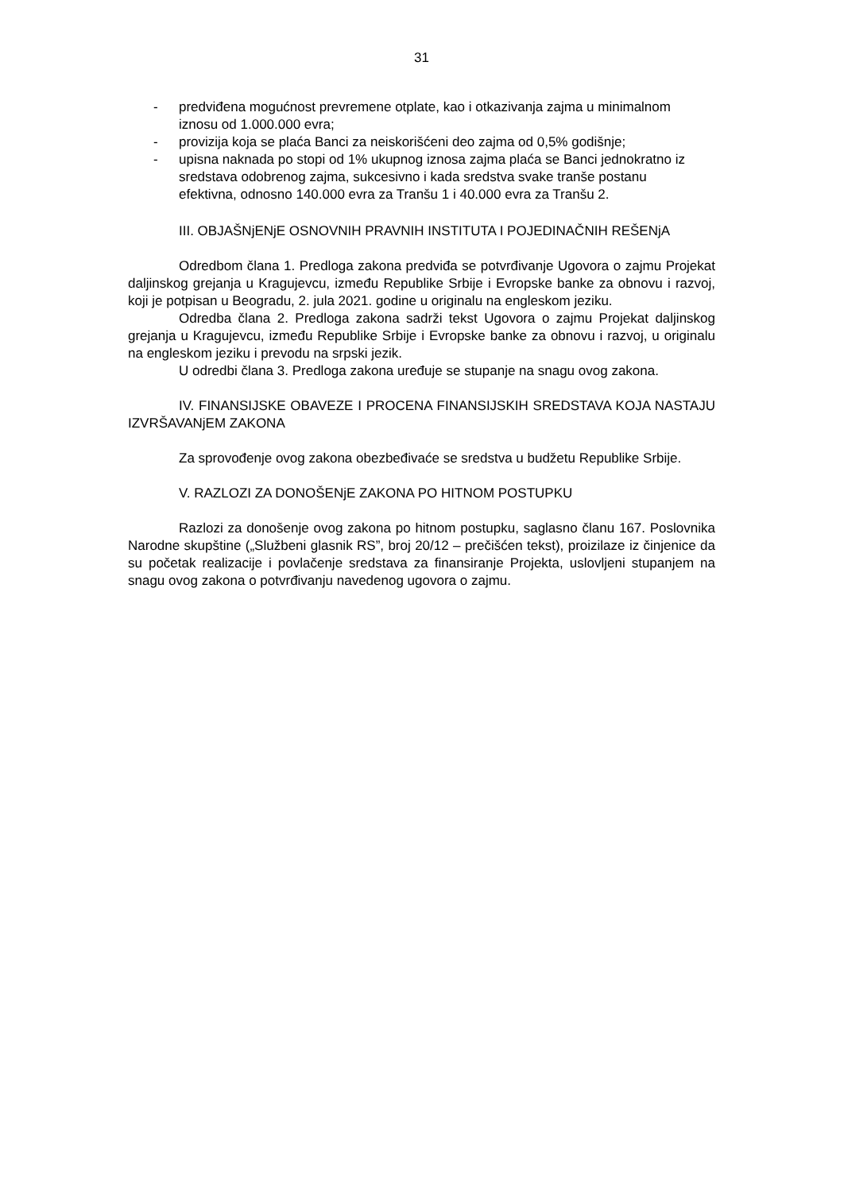31
- predviđena mogućnost prevremene otplate, kao i otkazivanja zajma u minimalnom iznosu od 1.000.000 evra;
- provizija koja se plaća Banci za neiskorišćeni deo zajma od 0,5% godišnje;
- upisna naknada po stopi od 1% ukupnog iznosa zajma plaća se Banci jednokratno iz sredstava odobrenog zajma, sukcesivno i kada sredstva svake tranše postanu efektivna, odnosno 140.000 evra za Tranšu 1 i 40.000 evra za Tranšu 2.
III. OBJAŠNjENjE OSNOVNIH PRAVNIH INSTITUTA I POJEDINAČNIH REŠENjA
Odredbom člana 1. Predloga zakona predviđa se potvrđivanje Ugovora o zajmu Projekat daljinskog grejanja u Kragujevcu, između Republike Srbije i Evropske banke za obnovu i razvoj, koji je potpisan u Beogradu, 2. jula 2021. godine u originalu na engleskom jeziku.
Odredba člana 2. Predloga zakona sadrži tekst Ugovora o zajmu Projekat daljinskog grejanja u Kragujevcu, između Republike Srbije i Evropske banke za obnovu i razvoj, u originalu na engleskom jeziku i prevodu na srpski jezik.
U odredbi člana 3. Predloga zakona uređuje se stupanje na snagu ovog zakona.
IV. FINANSIJSKE OBAVEZE I PROCENA FINANSIJSKIH SREDSTAVA KOJA NASTAJU IZVRŠAVANjEM ZAKONA
Za sprovođenje ovog zakona obezbeđivaće se sredstva u budžetu Republike Srbije.
V. RAZLOZI ZA DONOŠENjE ZAKONA PO HITNOM POSTUPKU
Razlozi za donošenje ovog zakona po hitnom postupku, saglasno članu 167. Poslovnika Narodne skupštine („Službeni glasnik RS”, broj 20/12 – prečišćen tekst), proizilaze iz činjenice da su početak realizacije i povlačenje sredstava za finansiranje Projekta, uslovljeni stupanjem na snagu ovog zakona o potvrđivanju navedenog ugovora o zajmu.